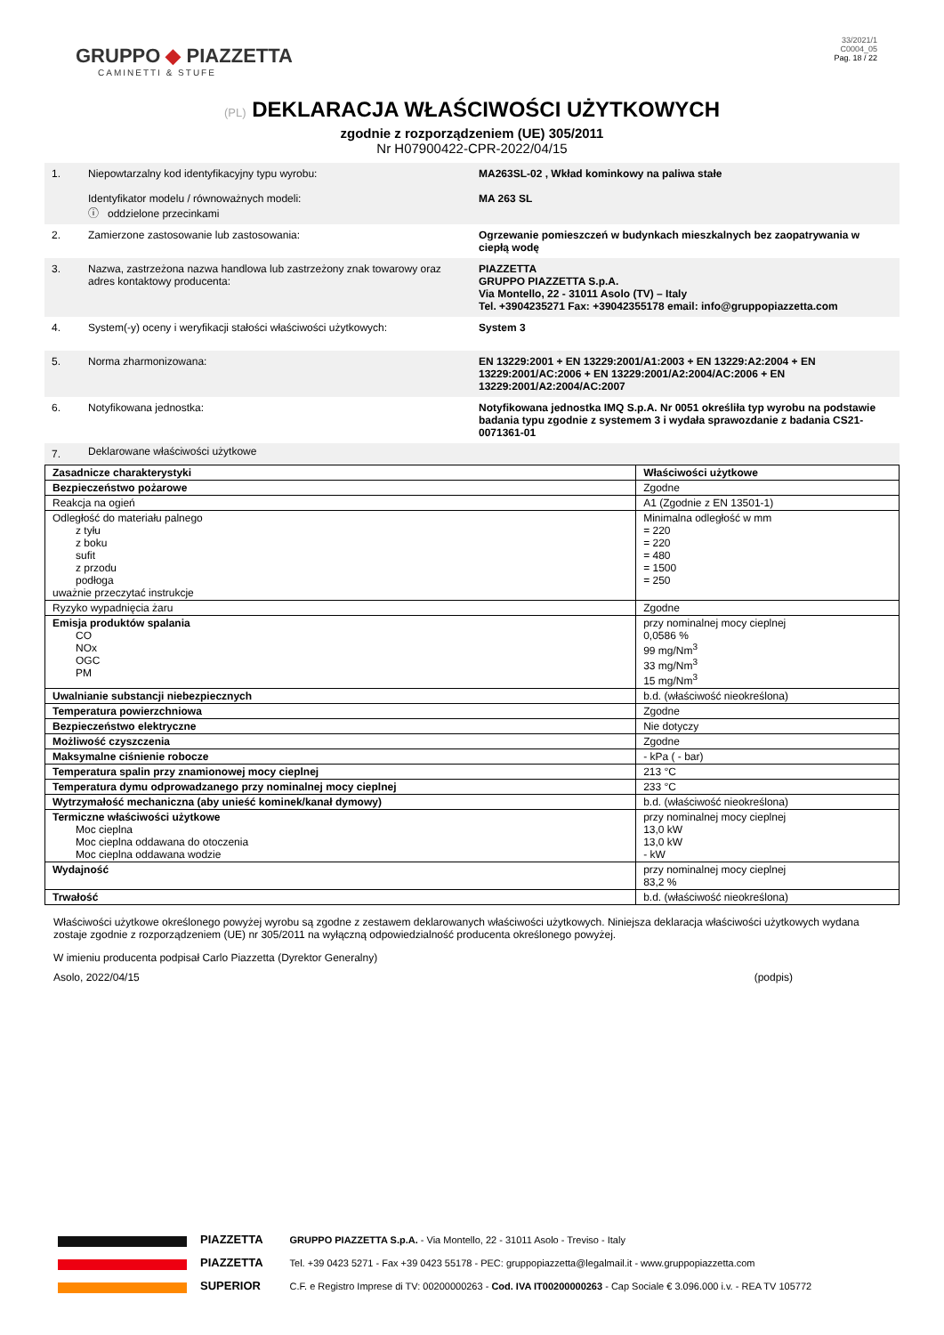GRUPPO ◆ PIAZZETTA
CAMINETTI & STUFE
33/2021/1
C0004_05
Pag. 18 / 22
(PL) DEKLARACJA WŁAŚCIWOŚCI UŻYTKOWYCH
zgodnie z rozporządzeniem (UE) 305/2011
Nr H07900422-CPR-2022/04/15
| 1. | Niepowtarzalny kod identyfikacyjny typu wyrobu: Identyfikator modelu / równoważnych modeli: ⓘ oddzielone przecinkami | MA263SL-02 , Wkład kominkowy na paliwa stałe MA 263 SL |
| 2. | Zamierzone zastosowanie lub zastosowania: | Ogrzewanie pomieszczeń w budynkach mieszkalnych bez zaopatrywania w ciepłą wodę |
| 3. | Nazwa, zastrzeżona nazwa handlowa lub zastrzeżony znak towarowy oraz adres kontaktowy producenta: | PIAZZETTA GRUPPO PIAZZETTA S.p.A. Via Montello, 22 - 31011 Asolo (TV) – Italy Tel. +3904235271 Fax: +39042355178 email: info@gruppopiazzetta.com |
| 4. | System(-y) oceny i weryfikacji stałości właściwości użytkowych: | System 3 |
| 5. | Norma zharmonizowana: | EN 13229:2001 + EN 13229:2001/A1:2003 + EN 13229:A2:2004 + EN 13229:2001/AC:2006 + EN 13229:2001/A2:2004/AC:2006 + EN 13229:2001/A2:2004/AC:2007 |
| 6. | Notyfikowana jednostka: | Notyfikowana jednostka IMQ S.p.A. Nr 0051 określiła typ wyrobu na podstawie badania typu zgodnie z systemem 3 i wydała sprawozdanie z badania CS21-0071361-01 |
| 7. | Deklarowane właściwości użytkowe | |
| Zasadnicze charakterystyki | Właściwości użytkowe |
| --- | --- |
| Bezpieczeństwo pożarowe | Zgodne |
| Reakcja na ogień | A1 (Zgodnie z EN 13501-1) |
| Odległość do materiału palnego z tyłu z boku sufit z przodu podłoga uważnie przeczytać instrukcje | Minimalna odległość w mm = 220 = 220 = 480 = 1500 = 250 |
| Ryzyko wypadnięcia żaru | Zgodne |
| Emisja produktów spalania CO NOx OGC PM | przy nominalnej mocy cieplnej 0,0586 % 99 mg/Nm<sup>3</sup> 33 mg/Nm<sup>3</sup> 15 mg/Nm<sup>3</sup> |
| Uwalnianie substancji niebezpiecznych | b.d. (właściwość nieokreślona) |
| Temperatura powierzchniowa | Zgodne |
| Bezpieczeństwo elektryczne | Nie dotyczy |
| Możliwość czyszczenia | Zgodne |
| Maksymalne ciśnienie robocze | - kPa ( - bar) |
| Temperatura spalin przy znamionowej mocy cieplnej | 213 °C |
| Temperatura dymu odprowadzanego przy nominalnej mocy cieplnej | 233 °C |
| Wytrzymałość mechaniczna (aby unieść kominek/kanał dymowy) | b.d. (właściwość nieokreślona) |
| Termiczne właściwości użytkowe Moc cieplna Moc cieplna oddawana do otoczenia Moc cieplna oddawana wodzie | przy nominalnej mocy cieplnej 13,0 kW 13,0 kW - kW |
| Wydajność | przy nominalnej mocy cieplnej 83,2 % |
| Trwałość | b.d. (właściwość nieokreślona) |
Właściwości użytkowe określonego powyżej wyrobu są zgodne z zestawem deklarowanych właściwości użytkowych. Niniejsza deklaracja właściwości użytkowych wydana zostaje zgodnie z rozporządzeniem (UE) nr 305/2011 na wyłączną odpowiedzialność producenta określonego powyżej.
W imieniu producenta podpisał Carlo Piazzetta (Dyrektor Generalny)
Asolo, 2022/04/15 (podpis)
PIAZZETTA
PIAZZETTA
SUPERIOR
GRUPPO PIAZZETTA S.p.A. - Via Montello, 22 - 31011 Asolo - Treviso - Italy
Tel. +39 0423 5271 - Fax +39 0423 55178 - PEC: gruppopiazzetta@legalmail.it - www.gruppopiazzetta.com
C.F. e Registro Imprese di TV: 00200000263 - Cod. IVA IT00200000263 - Cap Sociale € 3.096.000 i.v. - REA TV 105772